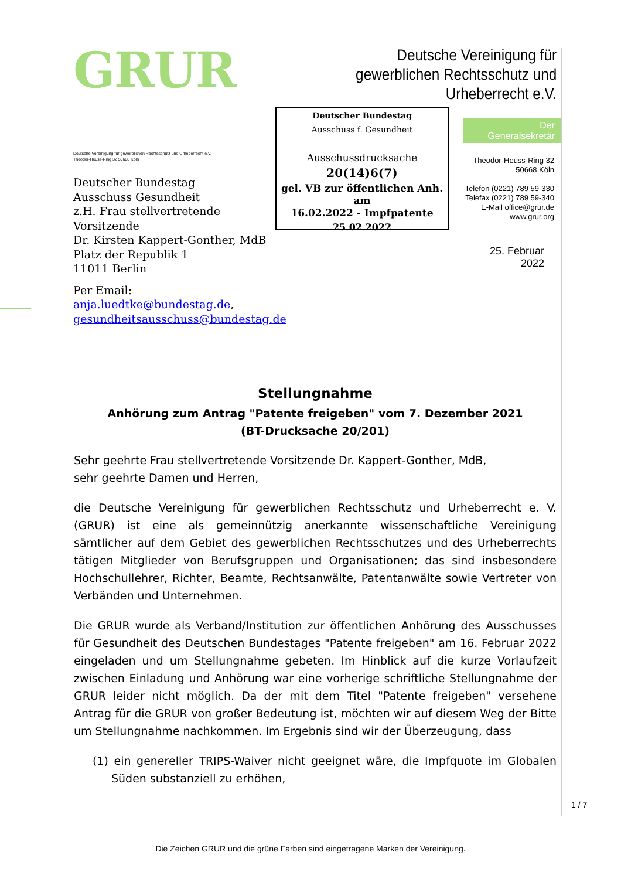GRUR
Deutsche Vereinigung für
gewerblichen Rechtsschutz und
Urheberrecht e.V.
Deutsche Vereinigung für gewerblichen Rechtsschutz und Urheberrecht e.V.
Theodor-Heuss-Ring 32 50668 Köln
Deutscher Bundestag
Ausschuss Gesundheit
z.H. Frau stellvertretende Vorsitzende
Dr. Kirsten Kappert-Gonther, MdB
Platz der Republik 1
11011 Berlin
Per Email: anja.luedtke@bundestag.de,
gesundheitsausschuss@bundestag.de
Deutscher Bundestag
Ausschuss f. Gesundheit
Ausschussdrucksache
20(14)6(7)
gel. VB zur öffentlichen Anh. am
16.02.2022 - Impfpatente
25.02.2022
Der Generalsekretär
Theodor-Heuss-Ring 32
50668 Köln
Telefon (0221) 789 59-330
Telefax (0221) 789 59-340
E-Mail office@grur.de
www.grur.org
25. Februar 2022
Stellungnahme
Anhörung zum Antrag "Patente freigeben" vom 7. Dezember 2021
(BT-Drucksache 20/201)
Sehr geehrte Frau stellvertretende Vorsitzende Dr. Kappert-Gonther, MdB,
sehr geehrte Damen und Herren,
die Deutsche Vereinigung für gewerblichen Rechtsschutz und Urheberrecht e. V. (GRUR) ist eine als gemeinnützig anerkannte wissenschaftliche Vereinigung sämtlicher auf dem Gebiet des gewerblichen Rechtsschutzes und des Urheberrechts tätigen Mitglieder von Berufsgruppen und Organisationen; das sind insbesondere Hochschullehrer, Richter, Beamte, Rechtsanwälte, Patentanwälte sowie Vertreter von Verbänden und Unterneh­men.
Die GRUR wurde als Verband/Institution zur öffentlichen Anhörung des Ausschusses für Gesundheit des Deutschen Bundestages "Patente freigeben" am 16. Februar 2022 einge­laden und um Stellungnahme gebeten. Im Hinblick auf die kurze Vorlaufzeit zwischen Einladung und Anhörung war eine vorherige schriftliche Stellungnahme der GRUR leider nicht möglich. Da der mit dem Titel "Patente freigeben" versehene Antrag für die GRUR von großer Bedeutung ist, möchten wir auf diesem Weg der Bitte um Stellungnahme nachkommen. Im Ergebnis sind wir der Überzeugung, dass
(1) ein genereller TRIPS-Waiver nicht geeignet wäre, die Impfquote im Globalen Sü­den substanziell zu erhöhen,
1 / 7
Die Zeichen GRUR und die grüne Farben sind eingetragene Marken der Vereinigung.